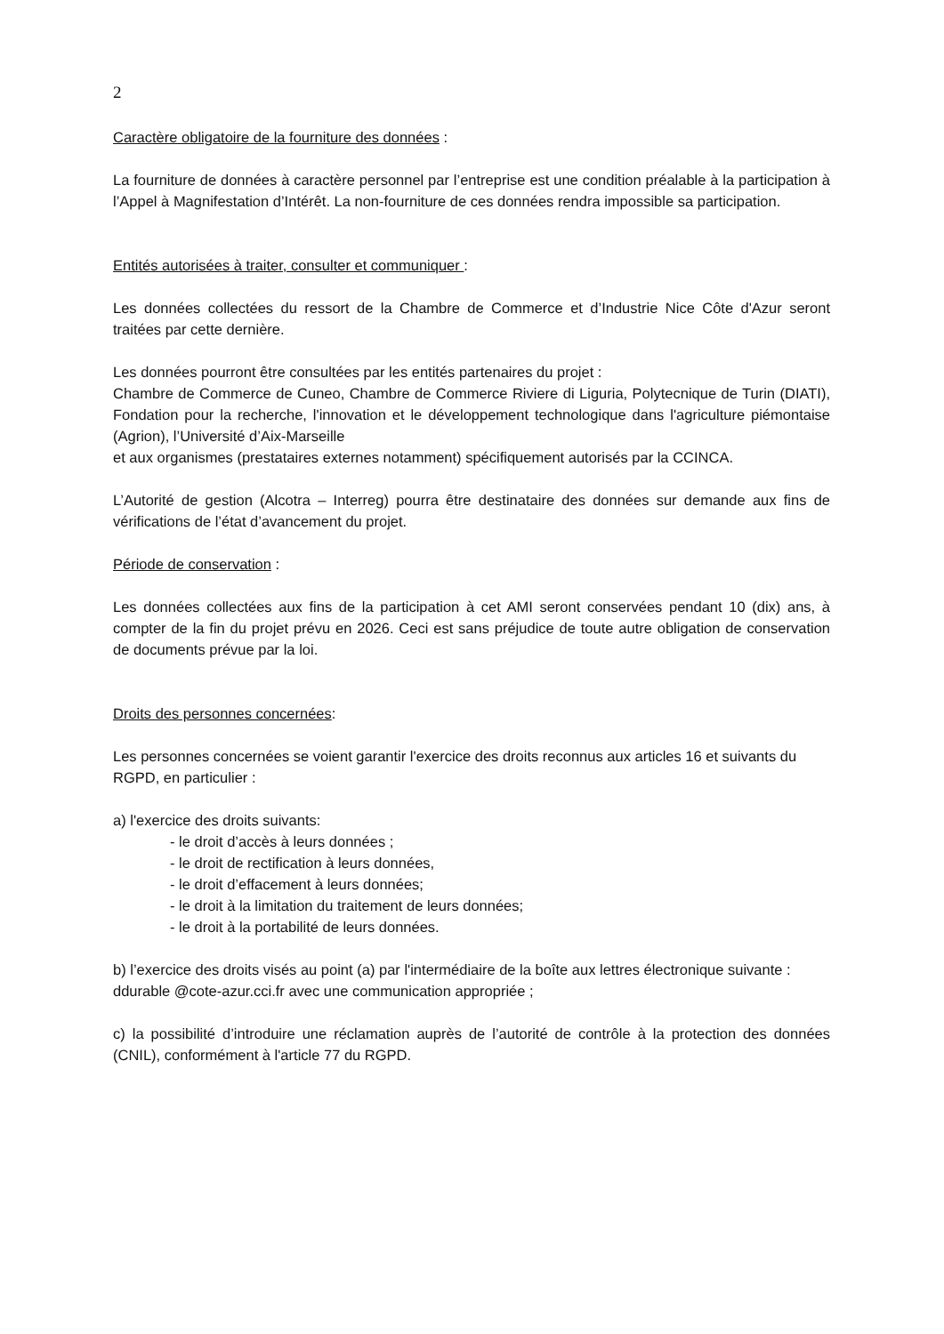2
Caractère obligatoire de la fourniture des données :
La fourniture de données à caractère personnel par l’entreprise est une condition préalable à la participation à l’Appel à Magnifestation d’Intérêt. La non-fourniture de ces données rendra impossible sa participation.
Entités autorisées à traiter, consulter et communiquer :
Les données collectées du ressort de la Chambre de Commerce et d’Industrie Nice Côte d'Azur seront traitées par cette dernière.
Les données pourront être consultées par les entités partenaires du projet :
Chambre de Commerce de Cuneo, Chambre de Commerce Riviere di Liguria, Polytecnique de Turin (DIATI), Fondation pour la recherche, l'innovation et le développement technologique dans l'agriculture piémontaise (Agrion), l’Université d’Aix-Marseille
et aux organismes (prestataires externes notamment) spécifiquement autorisés par la CCINCA.
L’Autorité de gestion (Alcotra – Interreg) pourra être destinataire des données sur demande aux fins de vérifications de l’état d’avancement du projet.
Période de conservation :
Les données collectées aux fins de la participation à cet AMI seront conservées pendant 10 (dix) ans, à compter de la fin du projet prévu en 2026. Ceci est sans préjudice de toute autre obligation de conservation de documents prévue par la loi.
Droits des personnes concernées:
Les personnes concernées se voient garantir l'exercice des droits reconnus aux articles 16 et suivants du RGPD, en particulier :
a) l'exercice des droits suivants:
- le droit d’accès à leurs données ;
- le droit de rectification à leurs données,
- le droit d’effacement à leurs données;
- le droit à la limitation du traitement de leurs données;
- le droit à la portabilité de leurs données.
b) l’exercice des droits visés au point (a) par l'intermédiaire de la boîte aux lettres électronique suivante : ddurable @cote-azur.cci.fr avec une communication appropriée ;
c) la possibilité d’introduire une réclamation auprès de l’autorité de contrôle à la protection des données (CNIL), conformément à l'article 77 du RGPD.